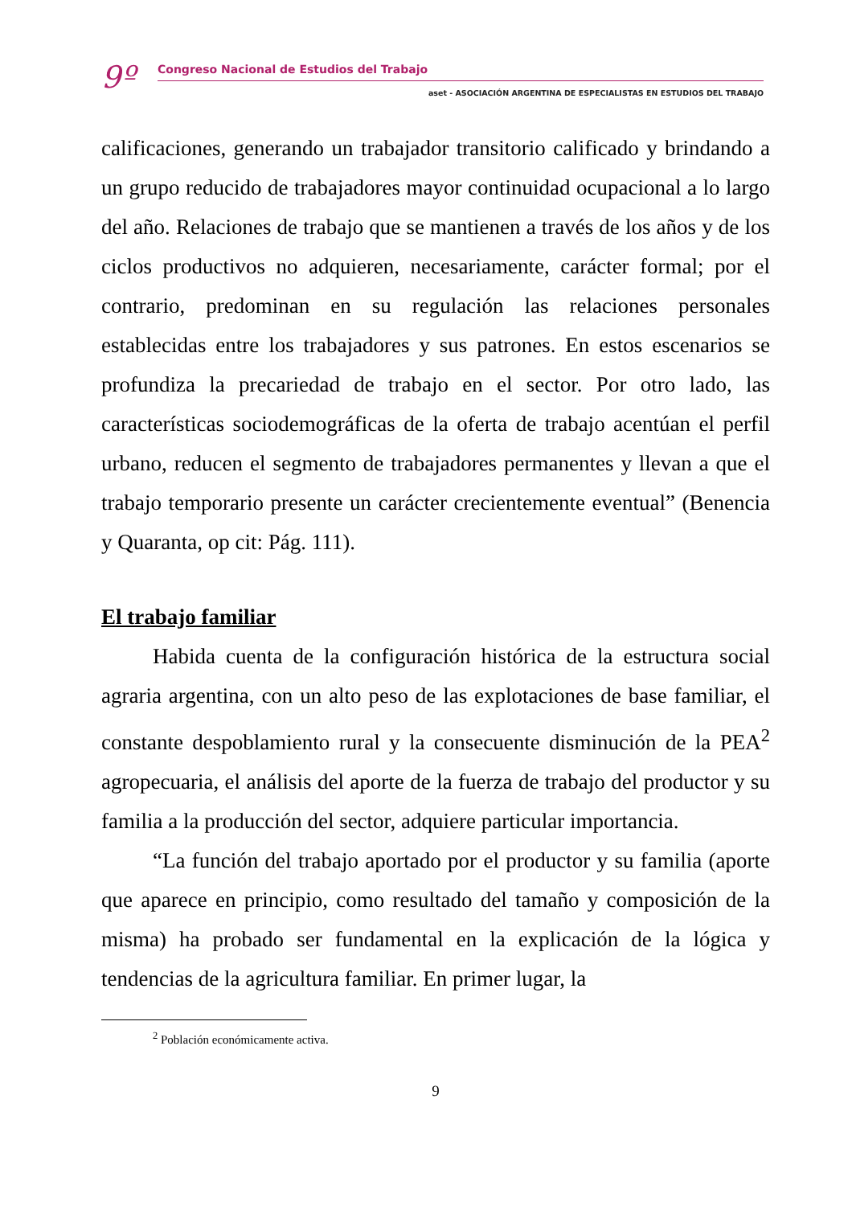9º Congreso Nacional de Estudios del Trabajo
aset - ASOCIACIÓN ARGENTINA DE ESPECIALISTAS EN ESTUDIOS DEL TRABAJO
calificaciones, generando un trabajador transitorio calificado y brindando a un grupo reducido de trabajadores mayor continuidad ocupacional a lo largo del año. Relaciones de trabajo que se mantienen a través de los años y de los ciclos productivos no adquieren, necesariamente, carácter formal; por el contrario, predominan en su regulación las relaciones personales establecidas entre los trabajadores y sus patrones. En estos escenarios se profundiza la precariedad de trabajo en el sector. Por otro lado, las características sociodemográficas de la oferta de trabajo acentúan el perfil urbano, reducen el segmento de trabajadores permanentes y llevan a que el trabajo temporario presente un carácter crecientemente eventual” (Benencia y Quaranta, op cit: Pág. 111).
El trabajo familiar
Habida cuenta de la configuración histórica de la estructura social agraria argentina, con un alto peso de las explotaciones de base familiar, el constante despoblamiento rural y la consecuente disminución de la PEA<sup>2</sup> agropecuaria, el análisis del aporte de la fuerza de trabajo del productor y su familia a la producción del sector, adquiere particular importancia.
“La función del trabajo aportado por el productor y su familia (aporte que aparece en principio, como resultado del tamaño y composición de la misma) ha probado ser fundamental en la explicación de la lógica y tendencias de la agricultura familiar. En primer lugar, la
<sup>2</sup> Población económicamente activa.
9